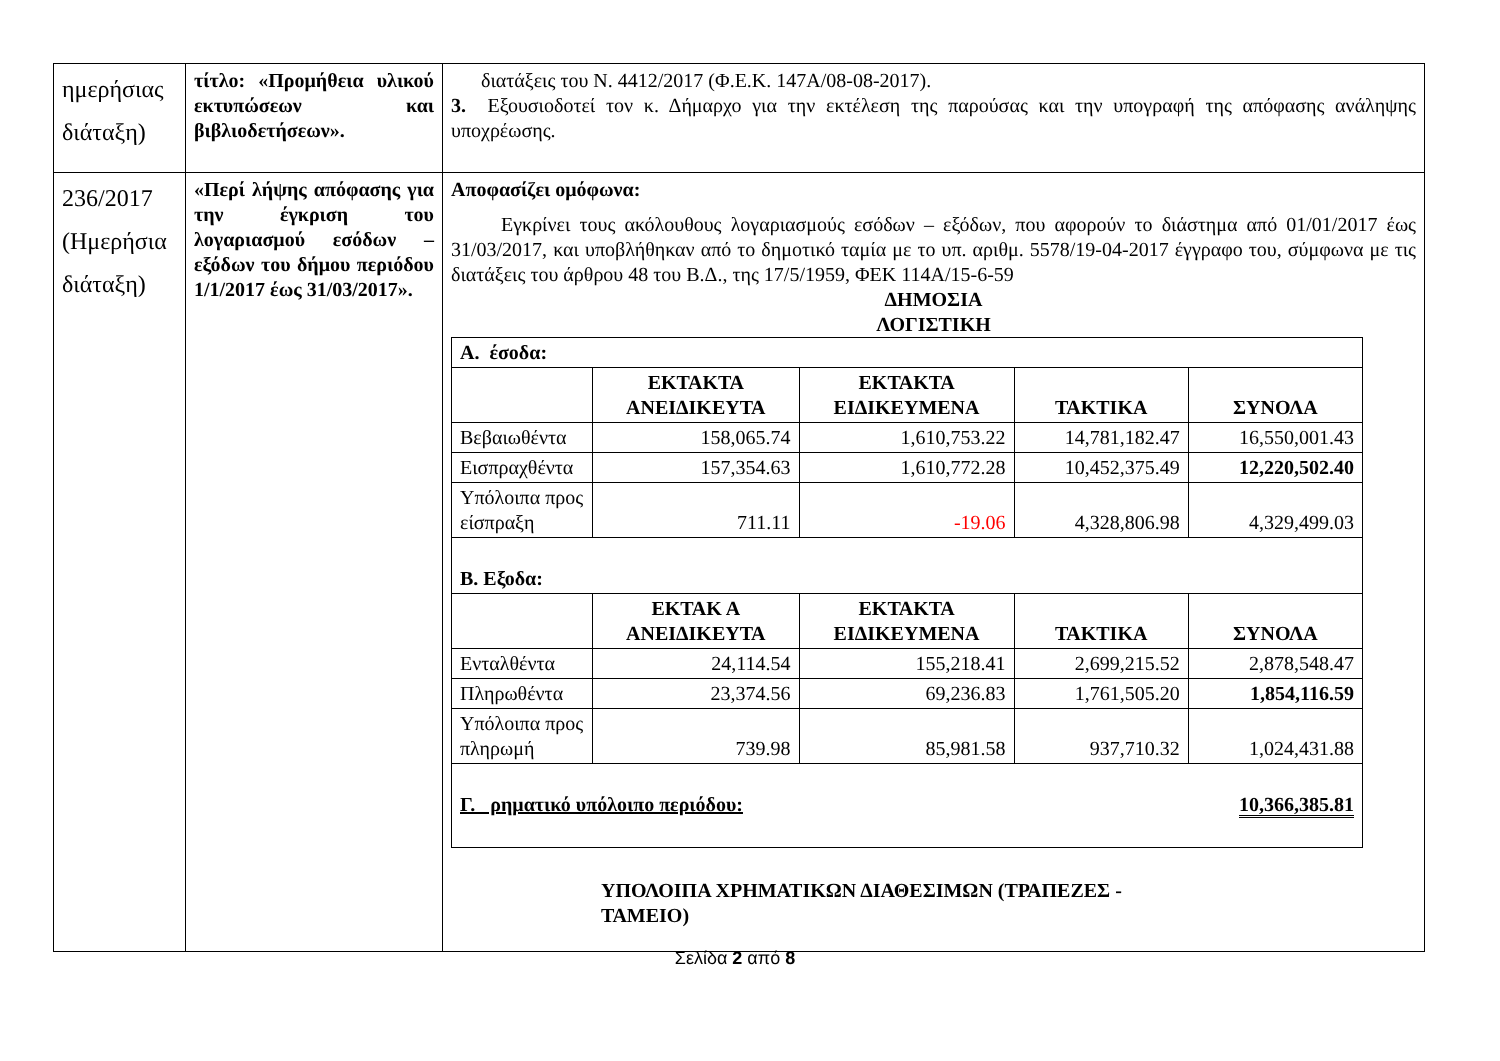| ημερήσιας διάταξη) | τίτλο: «Προμήθεια υλικού εκτυπώσεων και βιβλιοδετήσεων». | διατάξεις του Ν. 4412/2017 (Φ.Ε.Κ. 147Α/08-08-2017). 3. Εξουσιοδοτεί τον κ. Δήμαρχο για την εκτέλεση της παρούσας και την υπογραφή της απόφασης ανάληψης υποχρέωσης. |
| 236/2017 (Ημερήσια διάταξη) | «Περί λήψης απόφασης για την έγκριση του λογαριασμού εσόδων – εξόδων του δήμου περιόδου 1/1/2017 έως 31/03/2017». | Αποφασίζει ομόφωνα: Εγκρίνει τους ακόλουθους λογαριασμούς εσόδων – εξόδων, που αφορούν το διάστημα από 01/01/2017 έως 31/03/2017, και υποβλήθηκαν από το δημοτικό ταμία με το υπ. αριθμ. 5578/19-04-2017 έγγραφο του, σύμφωνα με τις διατάξεις του άρθρου 48 του Β.Δ., της 17/5/1959, ΦΕΚ 114Α/15-6-59 ΔΗΜΟΣΙΑ ΛΟΓΙΣΤΙΚΗ / Α. έσοδα: / / / / / / / ΕΚΤΑΚΤΑ ΑΝΕΙΔΙΚΕΥΤΑ / ΕΚΤΑΚΤΑ ΕΙΔΙΚΕΥΜΕΝΑ / ΤΑΚΤΙΚΑ / ΣΥΝΟΛΑ / / Βεβαιωθέντα / 158,065.74 / 1,610,753.22 / 14,781,182.47 / 16,550,001.43 / / Εισπραχθέντα / 157,354.63 / 1,610,772.28 / 10,452,375.49 / 12,220,502.40 / / Υπόλοιπα προς είσπραξη / 711.11 / -19.06 / 4,328,806.98 / 4,329,499.03 / / Β. Εξοδα: / / / / / / / ΕΚΤΑΚ Α ΑΝΕΙΔΙΚΕΥΤΑ / ΕΚΤΑΚΤΑ ΕΙΔΙΚΕΥΜΕΝΑ / ΤΑΚΤΙΚΑ / ΣΥΝΟΛΑ / / Ενταλθέντα / 24,114.54 / 155,218.41 / 2,699,215.52 / 2,878,548.47 / / Πληρωθέντα / 23,374.56 / 69,236.83 / 1,761,505.20 / 1,854,116.59 / / Υπόλοιπα προς πληρωμή / 739.98 / 85,981.58 / 937,710.32 / 1,024,431.88 / / Γ. ρηματικό υπόλοιπο περιόδου: / / / / 10,366,385.81 / ΥΠΟΛΟΙΠΑ ΧΡΗΜΑΤΙΚΩΝ ΔΙΑΘΕΣΙΜΩΝ (ΤΡΑΠΕΖΕΣ - ΤΑΜΕΙΟ) |
Σελίδα 2 από 8